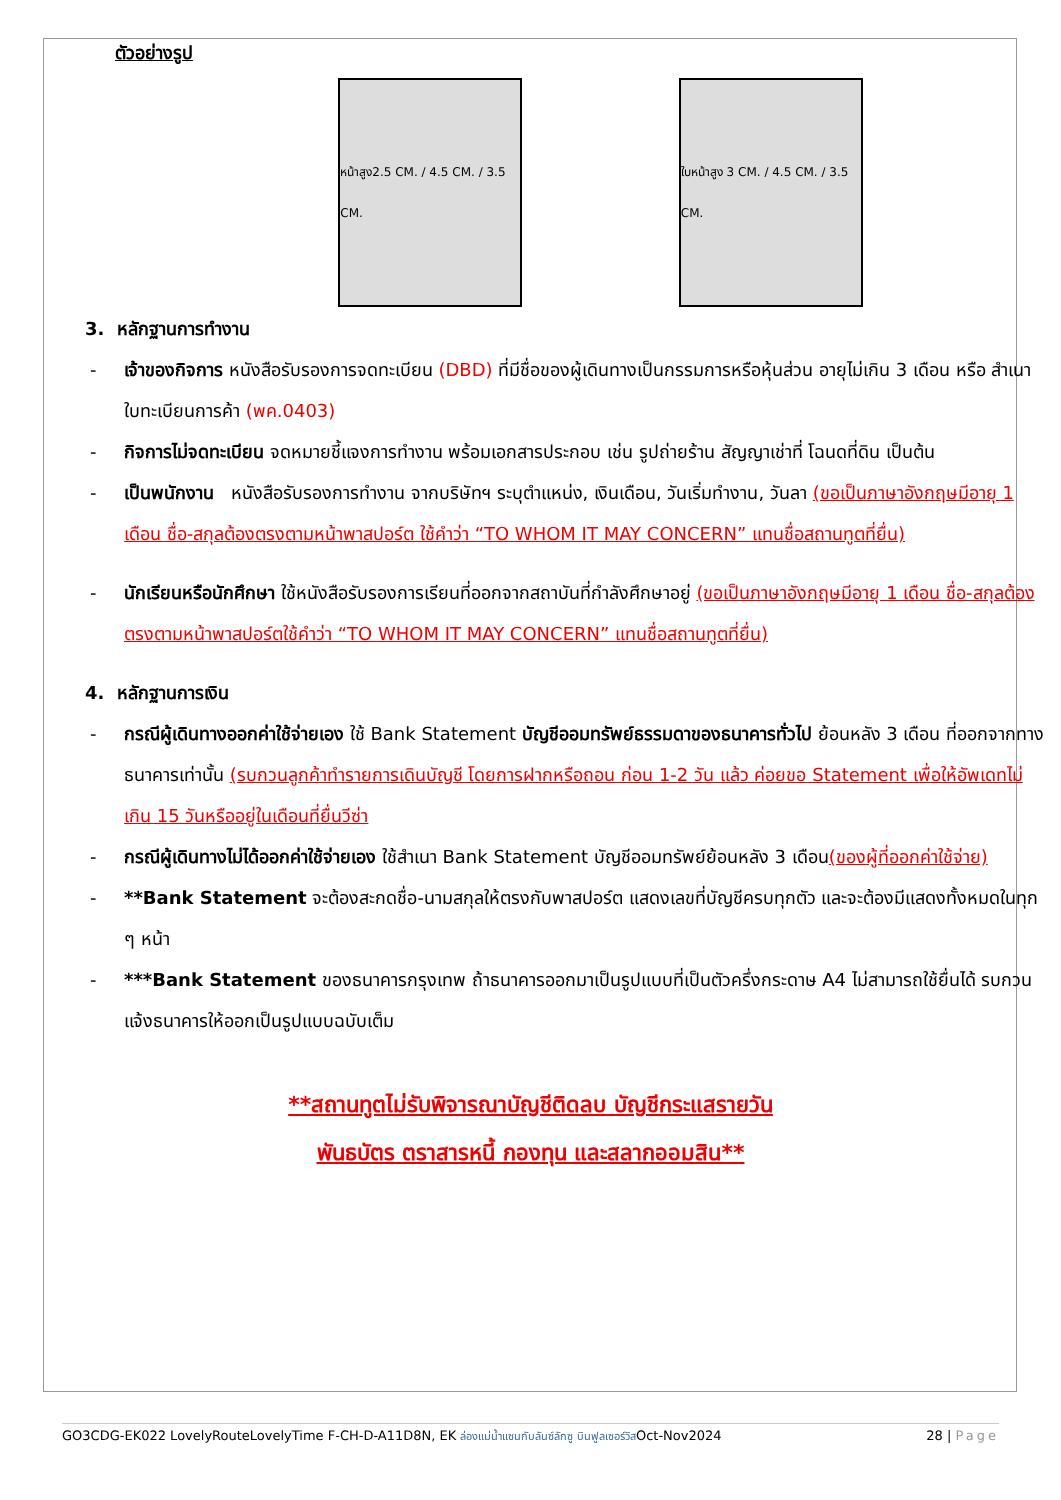ตัวอย่างรูป
หน้าสูง2.5 CM. / 4.5 CM. / 3.5 CM.
ใบหน้าสูง 3 CM. / 4.5 CM. / 3.5 CM.
3. หลักฐานการทำงาน
- เจ้าของกิจการ หนังสือรับรองการจดทะเบียน (DBD) ที่มีชื่อของผู้เดินทางเป็นกรรมการหรือหุ้นส่วน อายุไม่เกิน 3 เดือน หรือ สำเนาใบทะเบียนการค้า (พค.0403)
- กิจการไม่จดทะเบียน จดหมายชี้แจงการทำงาน พร้อมเอกสารประกอบ เช่น รูปถ่ายร้าน สัญญาเช่าที่ โฉนดที่ดิน เป็นต้น
- เป็นพนักงาน หนังสือรับรองการทำงาน จากบริษัทฯ ระบุตำแหน่ง, เงินเดือน, วันเริ่มทำงาน, วันลา (ขอเป็นภาษาอังกฤษมีอายุ 1 เดือน ชื่อ-สกุลต้องตรงตามหน้าพาสปอร์ต ใช้คำว่า “TO WHOM IT MAY CONCERN” แทนชื่อสถานทูตที่ยื่น)
- นักเรียนหรือนักศึกษา ใช้หนังสือรับรองการเรียนที่ออกจากสถาบันที่กำลังศึกษาอยู่ (ขอเป็นภาษาอังกฤษมีอายุ 1 เดือน ชื่อ-สกุลต้องตรงตามหน้าพาสปอร์ตใช้คำว่า “TO WHOM IT MAY CONCERN” แทนชื่อสถานทูตที่ยื่น)
4. หลักฐานการเงิน
- กรณีผู้เดินทางออกค่าใช้จ่ายเอง ใช้ Bank Statement บัญชีออมทรัพย์ธรรมดาของธนาคารทั่วไป ย้อนหลัง 3 เดือน ที่ออกจากทางธนาคารเท่านั้น (รบกวนลูกค้าทำรายการเดินบัญชี โดยการฝากหรือถอน ก่อน 1-2 วัน แล้ว ค่อยขอ Statement เพื่อให้อัพเดทไม่เกิน 15 วันหรืออยู่ในเดือนที่ยื่นวีซ่า
- กรณีผู้เดินทางไม่ได้ออกค่าใช้จ่ายเอง ใช้สำเนา Bank Statement บัญชีออมทรัพย์ย้อนหลัง 3 เดือน(ของผู้ที่ออกค่าใช้จ่าย)
- **Bank Statement จะต้องสะกดชื่อ-นามสกุลให้ตรงกับพาสปอร์ต แสดงเลขที่บัญชีครบทุกตัว และจะต้องมีแสดงทั้งหมดในทุก ๆ หน้า
- ***Bank Statement ของธนาคารกรุงเทพ ถ้าธนาคารออกมาเป็นรูปแบบที่เป็นตัวครึ่งกระดาษ A4 ไม่สามารถใช้ยื่นได้ รบกวนแจ้งธนาคารให้ออกเป็นรูปแบบฉบับเต็ม
**สถานทูตไม่รับพิจารณาบัญชีติดลบ บัญชีกระแสรายวัน
พันธบัตร ตราสารหนี้ กองทุน และสลากออมสิน**
GO3CDG-EK022 LovelyRouteLovelyTime F-CH-D-A11D8N, EK ล่องแม่น้ำแซนกับลันซ์ลักซู บินฟูลเซอร์วิสOct-Nov2024 28 | Page